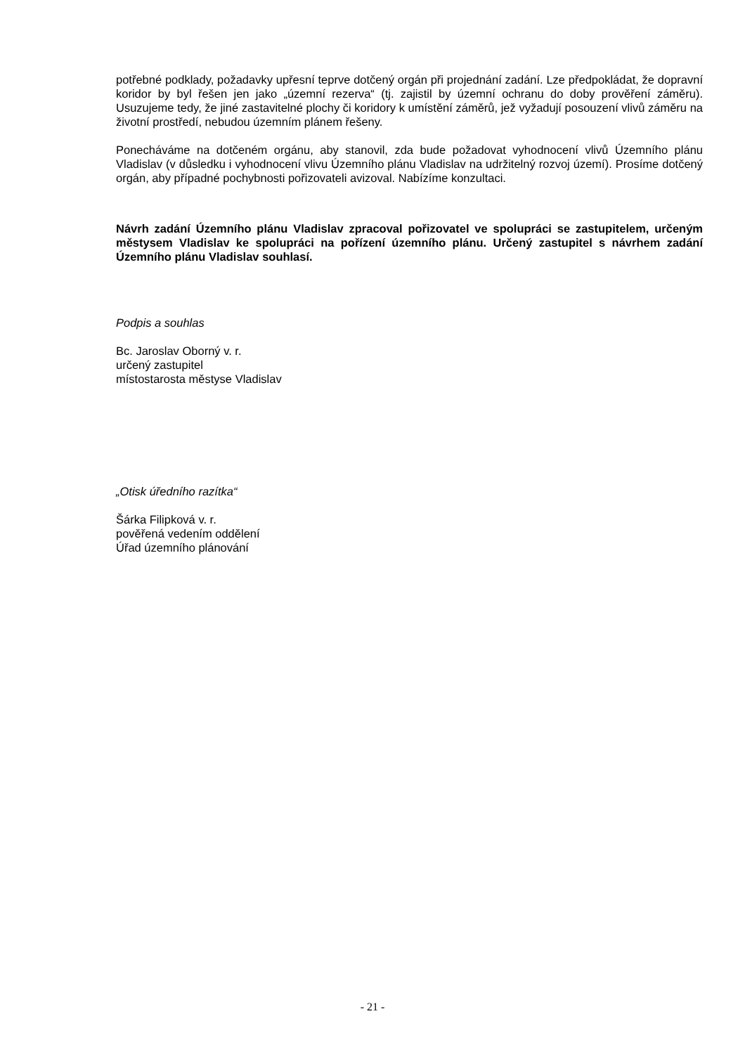potřebné podklady, požadavky upřesní teprve dotčený orgán při projednání zadání. Lze předpokládat, že dopravní koridor by byl řešen jen jako „územní rezerva“ (tj. zajistil by územní ochranu do doby prověření záměru). Usuzujeme tedy, že jiné zastavitelné plochy či koridory k umístění záměrů, jež vyžadují posouzení vlivů záměru na životní prostředí, nebudou územním plánem řešeny.
Ponecháváme na dotčeném orgánu, aby stanovil, zda bude požadovat vyhodnocení vlivů Územního plánu Vladislav (v důsledku i vyhodnocení vlivu Územního plánu Vladislav na udržitelný rozvoj území). Prosíme dotčený orgán, aby případné pochybnosti pořizovateli avizoval. Nabízíme konzultaci.
Návrh zadání Územního plánu Vladislav zpracoval pořizovatel ve spolupráci se zastupitelem, určeným městysem Vladislav ke spolupráci na pořízení územního plánu. Určený zastupitel s návrhem zadání Územního plánu Vladislav souhlasí.
Podpis a souhlas
Bc. Jaroslav Oborný v. r.
určený zastupitel
místostarosta městyse Vladislav
„Otisk úředního razítka“
Šárka Filipková v. r.
pověřená vedením oddělení
Úřad územního plánování
- 21 -